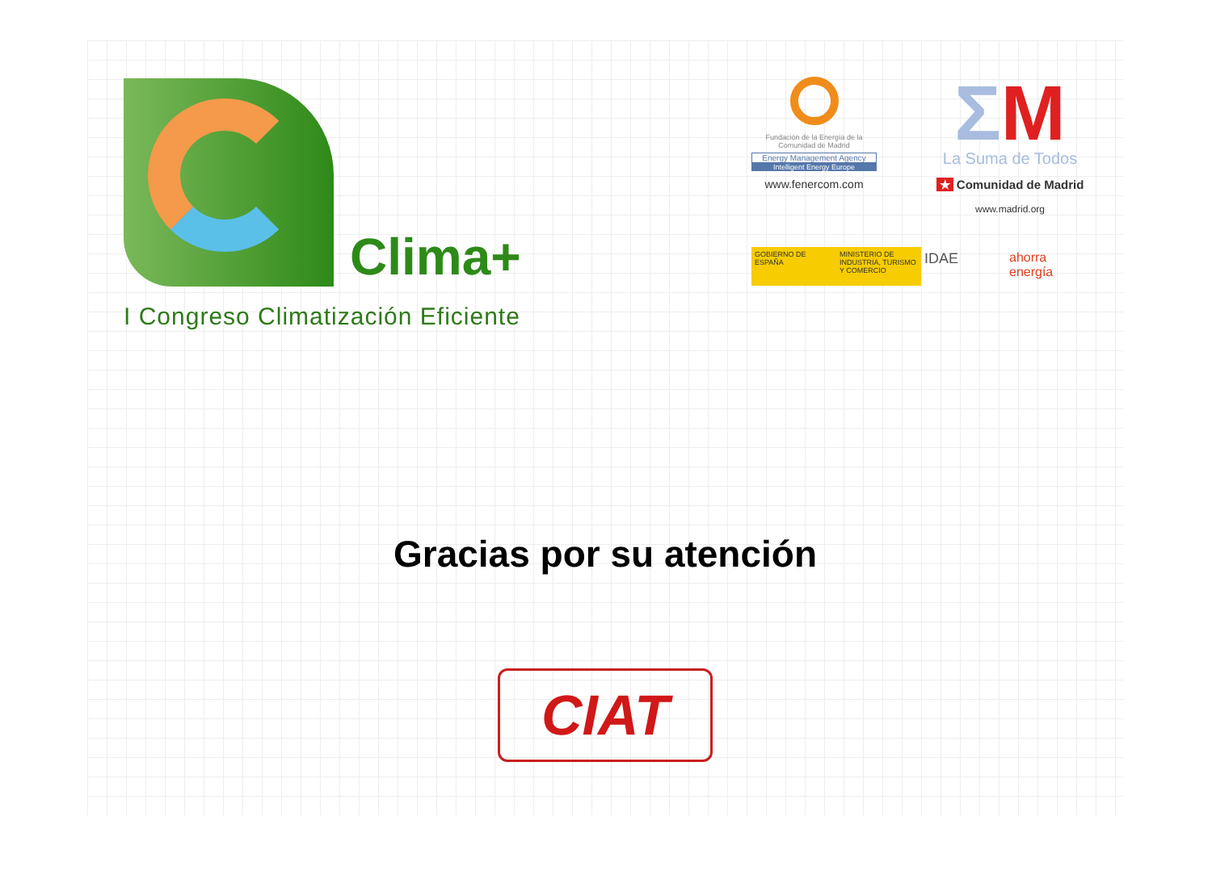Clima+
I Congreso Climatización Eficiente
Fundación de la Energía de la Comunidad de Madrid
Energy Management Agency
Intelligent Energy Europe
www.fenercom.com
ΣM
La Suma de Todos
★ Comunidad de Madrid
www.madrid.org
GOBIERNO DE ESPAÑA MINISTERIO DE INDUSTRIA, TURISMO Y COMERCIO
IDAE ahorra energía
Gracias por su atención
CIAT